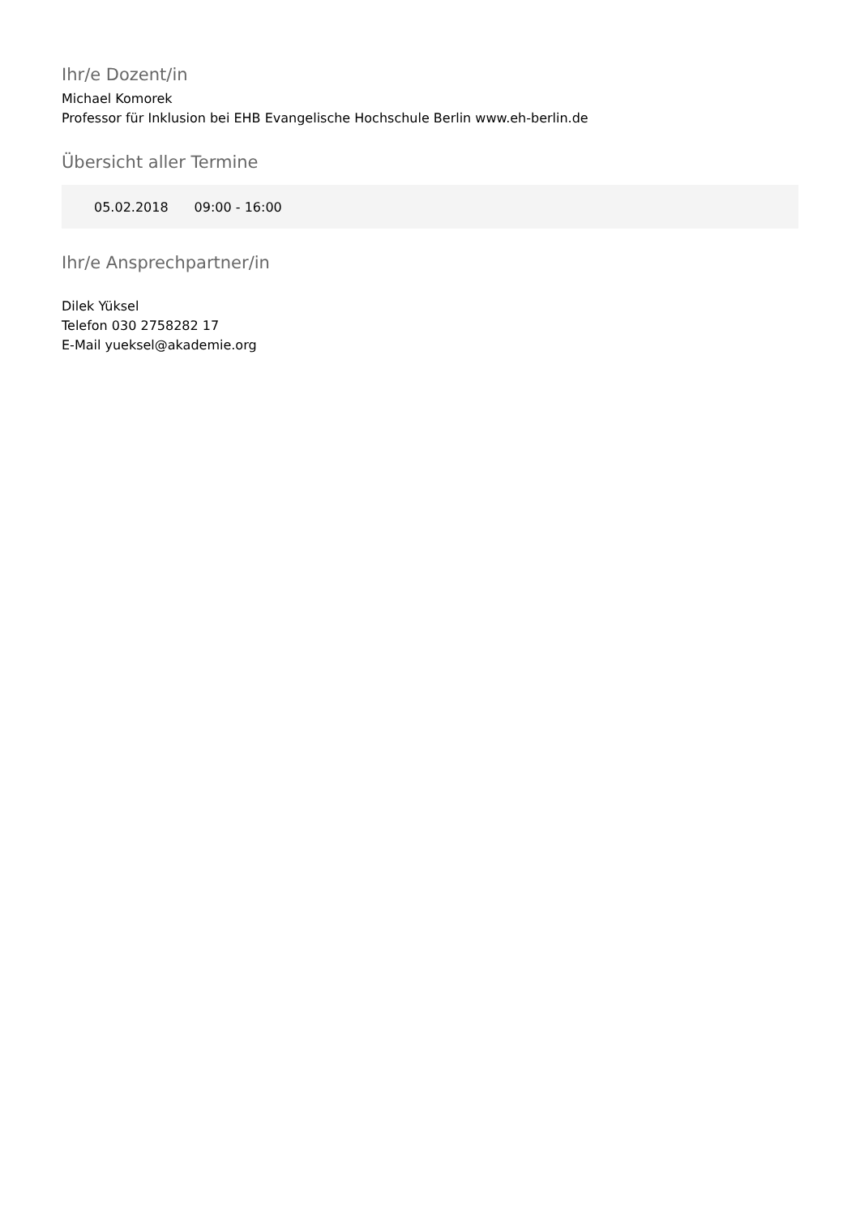Ihr/e Dozent/in
Michael Komorek
Professor für Inklusion bei EHB Evangelische Hochschule Berlin www.eh-berlin.de
Übersicht aller Termine
| 05.02.2018 | 09:00 - 16:00 |
Ihr/e Ansprechpartner/in
Dilek Yüksel
Telefon 030 2758282 17
E-Mail yueksel@akademie.org